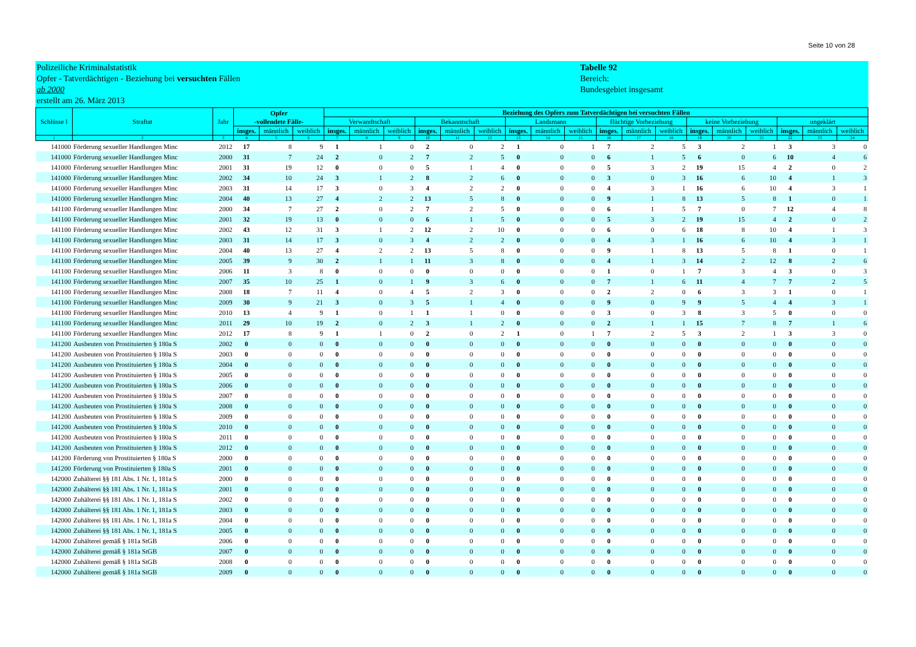Seite 10 von 28
Polizeiliche Kriminalstatistik
Opfer - Tatverdächtigen - Beziehung bei versuchten Fällen
ab 2000
erstellt am 26. März 2013
Tabelle 92
Bereich:
Bundesgebiet insgesamt
| Schlüsse l | Straftat | Jahr | Opfer -vollendete Fälle- | | | Beziehung des Opfers zum Tatverdächtigen bei versuchten Fällen | | | | | | | | | | | | | | | | | |
| --- | --- | --- | --- | --- | --- | --- | --- | --- | --- | --- | --- | --- | --- | --- | --- | --- | --- | --- | --- | --- | --- | --- | --- |
| | | | | | | Verwandtschaft | | | Bekanntschaft | | | Landsmann | | | flüchtige Vorbeziehung | | | keine Vorbeziehung | | | ungeklärt | | |
| | | | insges. | männlich | weiblich | insges. | männlich | weiblich | insges. | männlich | weiblich | insges. | männlich | weiblich | insges. | männlich | weiblich | insges. | männlich | weiblich | insges. | männlich | weiblich |
| 1 | 2 | 3 | 4 | 5 | 6 | 7 | 8 | 9 | 10 | 11 | 12 | 13 | 14 | 15 | 16 | 17 | 18 | 19 | 20 | 21 | 22 | 23 | 24 |
| 141000 | Förderung sexueller Handlungen Minc | 2012 | 17 | 8 | 9 | 1 | 1 | 0 | 2 | 0 | 2 | 1 | 0 | 1 | 7 | 2 | 5 | 3 | 2 | 1 | 3 | 3 | 0 |
| 141000 | Förderung sexueller Handlungen Minc | 2000 | 31 | 7 | 24 | 2 | 0 | 2 | 7 | 2 | 5 | 0 | 0 | 0 | 6 | 1 | 5 | 6 | 0 | 6 | 10 | 4 | 6 |
| 141000 | Förderung sexueller Handlungen Minc | 2001 | 31 | 19 | 12 | 0 | 0 | 0 | 5 | 1 | 4 | 0 | 0 | 0 | 5 | 3 | 2 | 19 | 15 | 4 | 2 | 0 | 2 |
| 141000 | Förderung sexueller Handlungen Minc | 2002 | 34 | 10 | 24 | 3 | 1 | 2 | 8 | 2 | 6 | 0 | 0 | 0 | 3 | 0 | 3 | 16 | 6 | 10 | 4 | 1 | 3 |
| 141000 | Förderung sexueller Handlungen Minc | 2003 | 31 | 14 | 17 | 3 | 0 | 3 | 4 | 2 | 2 | 0 | 0 | 0 | 4 | 3 | 1 | 16 | 6 | 10 | 4 | 3 | 1 |
| 141000 | Förderung sexueller Handlungen Minc | 2004 | 40 | 13 | 27 | 4 | 2 | 2 | 13 | 5 | 8 | 0 | 0 | 0 | 9 | 1 | 8 | 13 | 5 | 8 | 1 | 0 | 1 |
| 141100 | Förderung sexueller Handlungen Minc | 2000 | 34 | 7 | 27 | 2 | 0 | 2 | 7 | 2 | 5 | 0 | 0 | 0 | 6 | 1 | 5 | 7 | 0 | 7 | 12 | 4 | 8 |
| 141100 | Förderung sexueller Handlungen Minc | 2001 | 32 | 19 | 13 | 0 | 0 | 0 | 6 | 1 | 5 | 0 | 0 | 0 | 5 | 3 | 2 | 19 | 15 | 4 | 2 | 0 | 2 |
| 141100 | Förderung sexueller Handlungen Minc | 2002 | 43 | 12 | 31 | 3 | 1 | 2 | 12 | 2 | 10 | 0 | 0 | 0 | 6 | 0 | 6 | 18 | 8 | 10 | 4 | 1 | 3 |
| 141100 | Förderung sexueller Handlungen Minc | 2003 | 31 | 14 | 17 | 3 | 0 | 3 | 4 | 2 | 2 | 0 | 0 | 0 | 4 | 3 | 1 | 16 | 6 | 10 | 4 | 3 | 1 |
| 141100 | Förderung sexueller Handlungen Minc | 2004 | 40 | 13 | 27 | 4 | 2 | 2 | 13 | 5 | 8 | 0 | 0 | 0 | 9 | 1 | 8 | 13 | 5 | 8 | 1 | 0 | 1 |
| 141100 | Förderung sexueller Handlungen Minc | 2005 | 39 | 9 | 30 | 2 | 1 | 1 | 11 | 3 | 8 | 0 | 0 | 0 | 4 | 1 | 3 | 14 | 2 | 12 | 8 | 2 | 6 |
| 141100 | Förderung sexueller Handlungen Minc | 2006 | 11 | 3 | 8 | 0 | 0 | 0 | 0 | 0 | 0 | 0 | 0 | 0 | 1 | 0 | 1 | 7 | 3 | 4 | 3 | 0 | 3 |
| 141100 | Förderung sexueller Handlungen Minc | 2007 | 35 | 10 | 25 | 1 | 0 | 1 | 9 | 3 | 6 | 0 | 0 | 0 | 7 | 1 | 6 | 11 | 4 | 7 | 7 | 2 | 5 |
| 141100 | Förderung sexueller Handlungen Minc | 2008 | 18 | 7 | 11 | 4 | 0 | 4 | 5 | 2 | 3 | 0 | 0 | 0 | 2 | 2 | 0 | 6 | 3 | 3 | 1 | 0 | 1 |
| 141100 | Förderung sexueller Handlungen Minc | 2009 | 30 | 9 | 21 | 3 | 0 | 3 | 5 | 1 | 4 | 0 | 0 | 0 | 9 | 0 | 9 | 9 | 5 | 4 | 4 | 3 | 1 |
| 141100 | Förderung sexueller Handlungen Minc | 2010 | 13 | 4 | 9 | 1 | 0 | 1 | 1 | 1 | 0 | 0 | 0 | 0 | 3 | 0 | 3 | 8 | 3 | 5 | 0 | 0 | 0 |
| 141100 | Förderung sexueller Handlungen Minc | 2011 | 29 | 10 | 19 | 2 | 0 | 2 | 3 | 1 | 2 | 0 | 0 | 0 | 2 | 1 | 1 | 15 | 7 | 8 | 7 | 1 | 6 |
| 141100 | Förderung sexueller Handlungen Minc | 2012 | 17 | 8 | 9 | 1 | 1 | 0 | 2 | 0 | 2 | 1 | 0 | 1 | 7 | 2 | 5 | 3 | 2 | 1 | 3 | 3 | 0 |
| 141200 | Ausbeuten von Prostituierten § 180a S | 2002 | 0 | 0 | 0 | 0 | 0 | 0 | 0 | 0 | 0 | 0 | 0 | 0 | 0 | 0 | 0 | 0 | 0 | 0 | 0 | 0 | 0 |
| 141200 | Ausbeuten von Prostituierten § 180a S | 2003 | 0 | 0 | 0 | 0 | 0 | 0 | 0 | 0 | 0 | 0 | 0 | 0 | 0 | 0 | 0 | 0 | 0 | 0 | 0 | 0 | 0 |
| 141200 | Ausbeuten von Prostituierten § 180a S | 2004 | 0 | 0 | 0 | 0 | 0 | 0 | 0 | 0 | 0 | 0 | 0 | 0 | 0 | 0 | 0 | 0 | 0 | 0 | 0 | 0 | 0 |
| 141200 | Ausbeuten von Prostituierten § 180a S | 2005 | 0 | 0 | 0 | 0 | 0 | 0 | 0 | 0 | 0 | 0 | 0 | 0 | 0 | 0 | 0 | 0 | 0 | 0 | 0 | 0 | 0 |
| 141200 | Ausbeuten von Prostituierten § 180a S | 2006 | 0 | 0 | 0 | 0 | 0 | 0 | 0 | 0 | 0 | 0 | 0 | 0 | 0 | 0 | 0 | 0 | 0 | 0 | 0 | 0 | 0 |
| 141200 | Ausbeuten von Prostituierten § 180a S | 2007 | 0 | 0 | 0 | 0 | 0 | 0 | 0 | 0 | 0 | 0 | 0 | 0 | 0 | 0 | 0 | 0 | 0 | 0 | 0 | 0 | 0 |
| 141200 | Ausbeuten von Prostituierten § 180a S | 2008 | 0 | 0 | 0 | 0 | 0 | 0 | 0 | 0 | 0 | 0 | 0 | 0 | 0 | 0 | 0 | 0 | 0 | 0 | 0 | 0 | 0 |
| 141200 | Ausbeuten von Prostituierten § 180a S | 2009 | 0 | 0 | 0 | 0 | 0 | 0 | 0 | 0 | 0 | 0 | 0 | 0 | 0 | 0 | 0 | 0 | 0 | 0 | 0 | 0 | 0 |
| 141200 | Ausbeuten von Prostituierten § 180a S | 2010 | 0 | 0 | 0 | 0 | 0 | 0 | 0 | 0 | 0 | 0 | 0 | 0 | 0 | 0 | 0 | 0 | 0 | 0 | 0 | 0 | 0 |
| 141200 | Ausbeuten von Prostituierten § 180a S | 2011 | 0 | 0 | 0 | 0 | 0 | 0 | 0 | 0 | 0 | 0 | 0 | 0 | 0 | 0 | 0 | 0 | 0 | 0 | 0 | 0 | 0 |
| 141200 | Ausbeuten von Prostituierten § 180a S | 2012 | 0 | 0 | 0 | 0 | 0 | 0 | 0 | 0 | 0 | 0 | 0 | 0 | 0 | 0 | 0 | 0 | 0 | 0 | 0 | 0 | 0 |
| 141200 | Förderung von Prostituierten § 180a S | 2000 | 0 | 0 | 0 | 0 | 0 | 0 | 0 | 0 | 0 | 0 | 0 | 0 | 0 | 0 | 0 | 0 | 0 | 0 | 0 | 0 | 0 |
| 141200 | Förderung von Prostituierten § 180a S | 2001 | 0 | 0 | 0 | 0 | 0 | 0 | 0 | 0 | 0 | 0 | 0 | 0 | 0 | 0 | 0 | 0 | 0 | 0 | 0 | 0 | 0 |
| 142000 | Zuhälterei §§ 181 Abs. 1 Nr. 1, 181a S | 2000 | 0 | 0 | 0 | 0 | 0 | 0 | 0 | 0 | 0 | 0 | 0 | 0 | 0 | 0 | 0 | 0 | 0 | 0 | 0 | 0 | 0 |
| 142000 | Zuhälterei §§ 181 Abs. 1 Nr. 1, 181a S | 2001 | 0 | 0 | 0 | 0 | 0 | 0 | 0 | 0 | 0 | 0 | 0 | 0 | 0 | 0 | 0 | 0 | 0 | 0 | 0 | 0 | 0 |
| 142000 | Zuhälterei §§ 181 Abs. 1 Nr. 1, 181a S | 2002 | 0 | 0 | 0 | 0 | 0 | 0 | 0 | 0 | 0 | 0 | 0 | 0 | 0 | 0 | 0 | 0 | 0 | 0 | 0 | 0 | 0 |
| 142000 | Zuhälterei §§ 181 Abs. 1 Nr. 1, 181a S | 2003 | 0 | 0 | 0 | 0 | 0 | 0 | 0 | 0 | 0 | 0 | 0 | 0 | 0 | 0 | 0 | 0 | 0 | 0 | 0 | 0 | 0 |
| 142000 | Zuhälterei §§ 181 Abs. 1 Nr. 1, 181a S | 2004 | 0 | 0 | 0 | 0 | 0 | 0 | 0 | 0 | 0 | 0 | 0 | 0 | 0 | 0 | 0 | 0 | 0 | 0 | 0 | 0 | 0 |
| 142000 | Zuhälterei §§ 181 Abs. 1 Nr. 1, 181a S | 2005 | 0 | 0 | 0 | 0 | 0 | 0 | 0 | 0 | 0 | 0 | 0 | 0 | 0 | 0 | 0 | 0 | 0 | 0 | 0 | 0 | 0 |
| 142000 | Zuhälterei gemäß § 181a StGB | 2006 | 0 | 0 | 0 | 0 | 0 | 0 | 0 | 0 | 0 | 0 | 0 | 0 | 0 | 0 | 0 | 0 | 0 | 0 | 0 | 0 | 0 |
| 142000 | Zuhälterei gemäß § 181a StGB | 2007 | 0 | 0 | 0 | 0 | 0 | 0 | 0 | 0 | 0 | 0 | 0 | 0 | 0 | 0 | 0 | 0 | 0 | 0 | 0 | 0 | 0 |
| 142000 | Zuhälterei gemäß § 181a StGB | 2008 | 0 | 0 | 0 | 0 | 0 | 0 | 0 | 0 | 0 | 0 | 0 | 0 | 0 | 0 | 0 | 0 | 0 | 0 | 0 | 0 | 0 |
| 142000 | Zuhälterei gemäß § 181a StGB | 2009 | 0 | 0 | 0 | 0 | 0 | 0 | 0 | 0 | 0 | 0 | 0 | 0 | 0 | 0 | 0 | 0 | 0 | 0 | 0 | 0 | 0 |